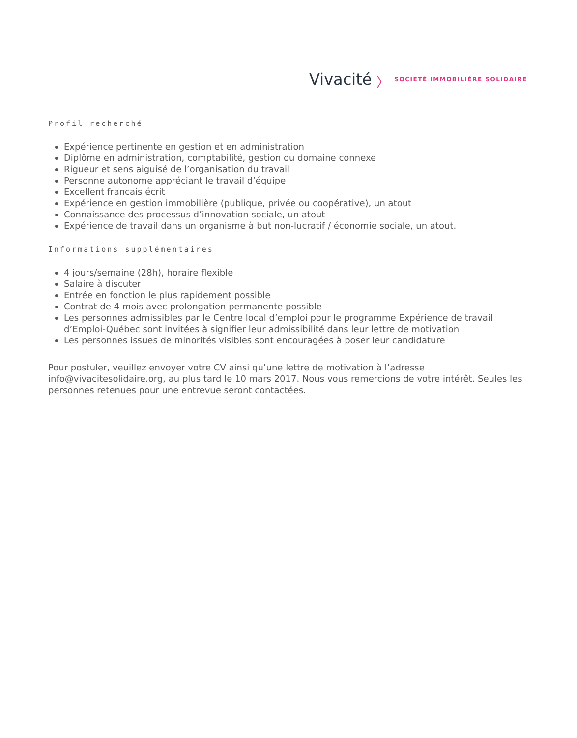Vivacité 〉 SOCIÉTÉ IMMOBILIÈRE SOLIDAIRE
Profil recherché
Expérience pertinente en gestion et en administration
Diplôme en administration, comptabilité, gestion ou domaine connexe
Rigueur et sens aiguisé de l’organisation du travail
Personne autonome appréciant le travail d’équipe
Excellent francais écrit
Expérience en gestion immobilière (publique, privée ou coopérative), un atout
Connaissance des processus d’innovation sociale, un atout
Expérience de travail dans un organisme à but non-lucratif / économie sociale, un atout.
Informations supplémentaires
4 jours/semaine (28h), horaire flexible
Salaire à discuter
Entrée en fonction le plus rapidement possible
Contrat de 4 mois avec prolongation permanente possible
Les personnes admissibles par le Centre local d’emploi pour le programme Expérience de travail d’Emploi-Québec sont invitées à signifier leur admissibilité dans leur lettre de motivation
Les personnes issues de minorités visibles sont encouragées à poser leur candidature
Pour postuler, veuillez envoyer votre CV ainsi qu’une lettre de motivation à l’adresse info@vivacitesolidaire.org, au plus tard le 10 mars 2017. Nous vous remercions de votre intérêt. Seules les personnes retenues pour une entrevue seront contactées.